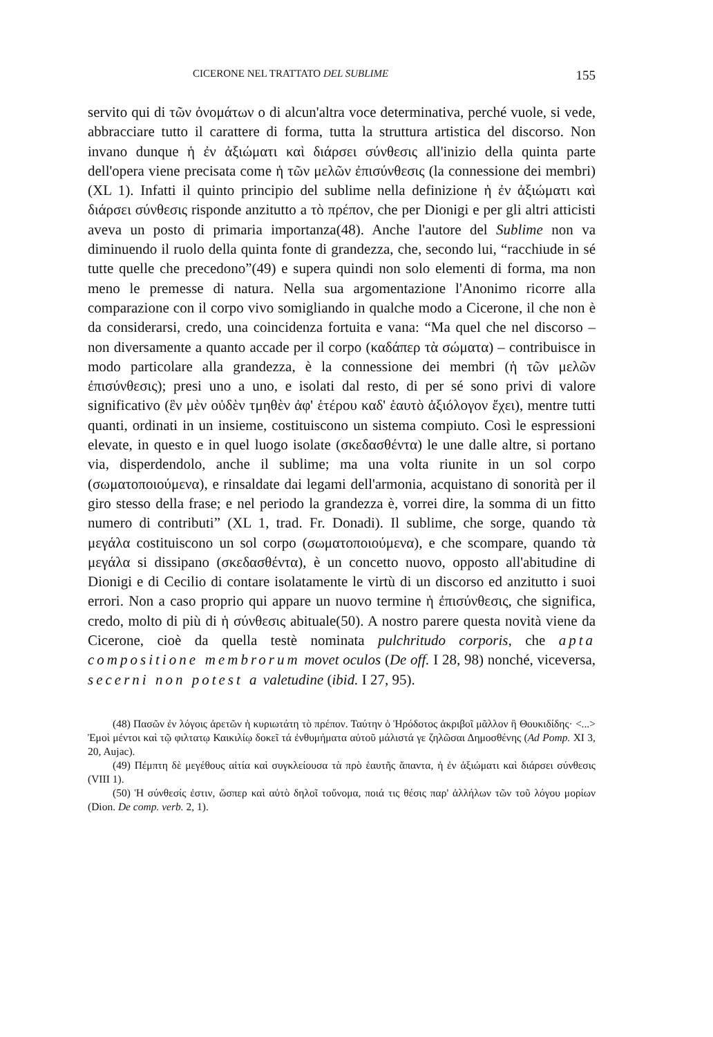CICERONE NEL TRATTATO DEL SUBLIME 155
servito qui di τῶν ὀνομάτων o di alcun'altra voce determinativa, perché vuole, si vede, abbracciare tutto il carattere di forma, tutta la struttura artistica del discorso. Non invano dunque ἡ ἐν ἀξιώματι καὶ διάρσει σύνθεσις all'inizio della quinta parte dell'opera viene precisata come ἡ τῶν μελῶν ἐπισύνθεσις (la connessione dei membri) (XL 1). Infatti il quinto principio del sublime nella definizione ἡ ἐν ἀξιώματι καὶ διάρσει σύνθεσις risponde anzitutto a τὸ πρέπον, che per Dionigi e per gli altri atticisti aveva un posto di primaria importanza(48). Anche l'autore del Sublime non va diminuendo il ruolo della quinta fonte di grandezza, che, secondo lui, “racchiude in sé tutte quelle che precedono”(49) e supera quindi non solo elementi di forma, ma non meno le premesse di natura. Nella sua argomentazione l'Anonimo ricorre alla comparazione con il corpo vivo somigliando in qualche modo a Cicerone, il che non è da considerarsi, credo, una coincidenza fortuita e vana: “Ma quel che nel discorso – non diversamente a quanto accade per il corpo (καδάπερ τὰ σώματα) – contribuisce in modo particolare alla grandezza, è la connessione dei membri (ἡ τῶν μελῶν ἐπισύνθεσις); presi uno a uno, e isolati dal resto, di per sé sono privi di valore significativo (ἓν μὲν οὐδὲν τμηθὲν ἀφ' ἑτέρου καδ' ἑαυτὸ ἀξιόλογον ἔχει), mentre tutti quanti, ordinati in un insieme, costituiscono un sistema compiuto. Così le espressioni elevate, in questo e in quel luogo isolate (σκεδασθέντα) le une dalle altre, si portano via, disperdendolo, anche il sublime; ma una volta riunite in un sol corpo (σωματοποιούμενα), e rinsaldate dai legami dell'armonia, acquistano di sonorità per il giro stesso della frase; e nel periodo la grandezza è, vorrei dire, la somma di un fitto numero di contributi” (XL 1, trad. Fr. Donadi). Il sublime, che sorge, quando τὰ μεγάλα costituiscono un sol corpo (σωματοποιούμενα), e che scompare, quando τὰ μεγάλα si dissipano (σκεδασθέντα), è un concetto nuovo, opposto all'abitudine di Dionigi e di Cecilio di contare isolatamente le virtù di un discorso ed anzitutto i suoi errori. Non a caso proprio qui appare un nuovo termine ἡ ἐπισύνθεσις, che significa, credo, molto di più di ἡ σύνθεσις abituale(50). A nostro parere questa novità viene da Cicerone, cioè da quella testè nominata pulchritudo corporis, che apta compositione membrorum movet oculos (De off. I 28, 98) nonché, viceversa, secerni non potest a valetudine (ibid. I 27, 95).
(48) Πασῶν ἐν λόγοις ἀρετῶν ἡ κυριωτάτη τὸ πρέπον. Ταύτην ὁ Ἡρόδοτος ἀκριβοῖ μᾶλλον ἢ Θουκιδίδης· <...> Ἐμοὶ μέντοι καὶ τῷ φιλτατῳ Καικιλίῳ δοκεῖ τά ἐνθυμήματα αὐτοῦ μάλιστά γε ζηλῶσαι Δημοσθένης (Ad Pomp. XI 3, 20, Aujac).
(49) Πέμπτη δὲ μεγέθους αἰτία καὶ συγκλείουσα τὰ πρὸ ἑαυτῆς ἅπαντα, ἡ ἐν ἀξιώματι καὶ διάρσει σύνθεσις (VIII 1).
(50) Ἡ σύνθεσίς ἐστιν, ὥσπερ καὶ αὐτὸ δηλοῖ τοὔνομα, ποιά τις θέσις παρ' ἀλλήλων τῶν τοῦ λόγου μορίων (Dion. De comp. verb. 2, 1).